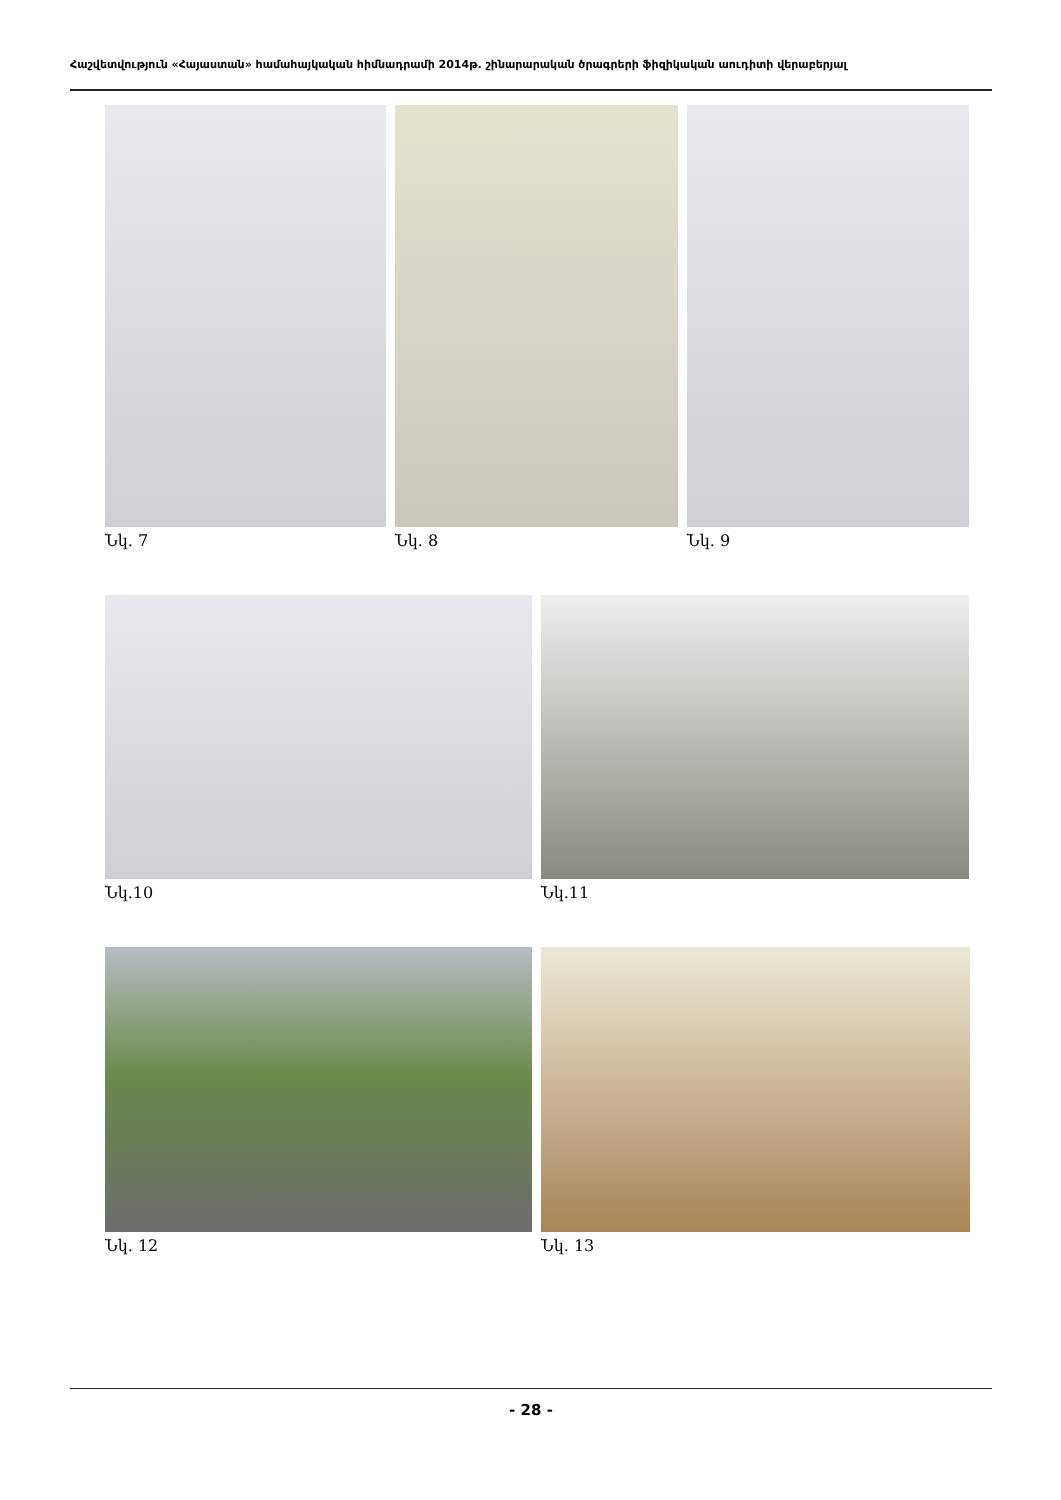Հաշվետվություն «Հայաստան» համահայկական հիմնադրամի 2014թ. շինարարական ծրագրերի ֆիզիկական աուդիտի վերաբերյալ
Նկ. 7 Նկ. 8 Նկ. 9
Նկ.10 Նկ.11
Նկ. 12 Նկ. 13
- 28 -